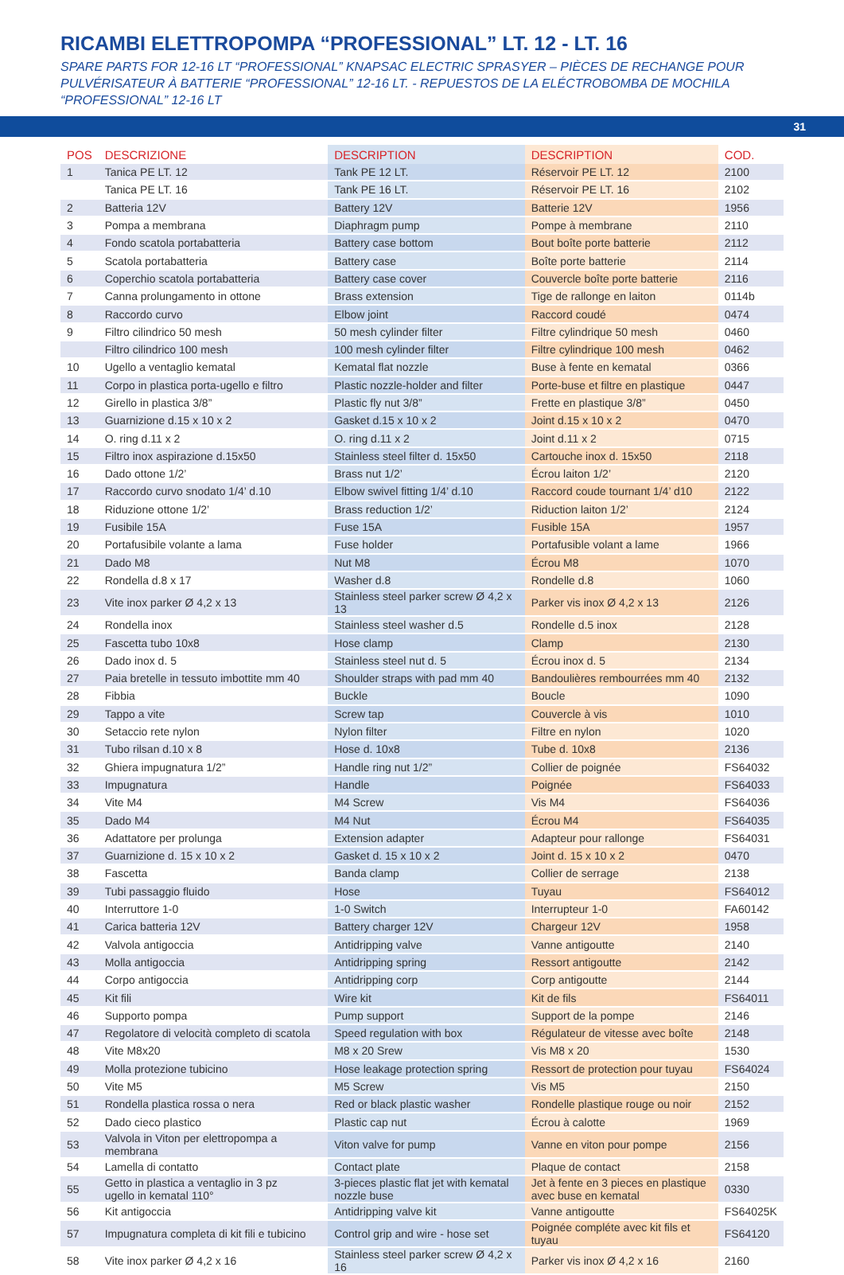RICAMBI ELETTROPOMPA “PROFESSIONAL” LT. 12 - LT. 16
SPARE PARTS FOR 12-16 LT “PROFESSIONAL” KNAPSAC ELECTRIC SPRASYER – PIÈCES DE RECHANGE POUR PULVÉRISATEUR À BATTERIE “PROFESSIONAL” 12-16 LT. - REPUESTOS DE LA ELÉCTROBOMBA DE MOCHILA “PROFESSIONAL” 12-16 LT
31
| POS | DESCRIZIONE | DESCRIPTION | DESCRIPTION | COD. |
| --- | --- | --- | --- | --- |
| 1 | Tanica PE LT. 12 | Tank PE 12 LT. | Réservoir PE LT. 12 | 2100 |
| | Tanica PE LT. 16 | Tank PE 16 LT. | Réservoir PE LT. 16 | 2102 |
| 2 | Batteria 12V | Battery 12V | Batterie 12V | 1956 |
| 3 | Pompa a membrana | Diaphragm pump | Pompe à membrane | 2110 |
| 4 | Fondo scatola portabatteria | Battery case bottom | Bout boîte porte batterie | 2112 |
| 5 | Scatola portabatteria | Battery case | Boîte porte batterie | 2114 |
| 6 | Coperchio scatola portabatteria | Battery case cover | Couvercle boîte porte batterie | 2116 |
| 7 | Canna prolungamento in ottone | Brass extension | Tige de rallonge en laiton | 0114b |
| 8 | Raccordo curvo | Elbow joint | Raccord coudé | 0474 |
| 9 | Filtro cilindrico 50 mesh | 50 mesh cylinder filter | Filtre cylindrique 50 mesh | 0460 |
| | Filtro cilindrico 100 mesh | 100 mesh cylinder filter | Filtre cylindrique 100 mesh | 0462 |
| 10 | Ugello a ventaglio kematal | Kematal flat nozzle | Buse à fente en kematal | 0366 |
| 11 | Corpo in plastica porta-ugello e filtro | Plastic nozzle-holder and filter | Porte-buse et filtre en plastique | 0447 |
| 12 | Girello in plastica 3/8” | Plastic fly nut 3/8” | Frette en plastique 3/8” | 0450 |
| 13 | Guarnizione d.15 x 10 x 2 | Gasket d.15 x 10 x 2 | Joint d.15 x 10 x 2 | 0470 |
| 14 | O. ring d.11 x 2 | O. ring d.11 x 2 | Joint d.11 x 2 | 0715 |
| 15 | Filtro inox aspirazione d.15x50 | Stainless steel filter d. 15x50 | Cartouche inox d. 15x50 | 2118 |
| 16 | Dado ottone 1/2’ | Brass nut 1/2’ | Écrou laiton 1/2’ | 2120 |
| 17 | Raccordo curvo snodato 1/4’ d.10 | Elbow swivel fitting 1/4’ d.10 | Raccord coude tournant 1/4’ d10 | 2122 |
| 18 | Riduzione ottone 1/2’ | Brass reduction 1/2’ | Riduction laiton 1/2’ | 2124 |
| 19 | Fusibile 15A | Fuse 15A | Fusible 15A | 1957 |
| 20 | Portafusibile volante a lama | Fuse holder | Portafusible volant a lame | 1966 |
| 21 | Dado M8 | Nut M8 | Écrou M8 | 1070 |
| 22 | Rondella d.8 x 17 | Washer d.8 | Rondelle d.8 | 1060 |
| 23 | Vite inox parker Ø 4,2 x 13 | Stainless steel parker screw Ø 4,2 x 13 | Parker vis inox Ø 4,2 x 13 | 2126 |
| 24 | Rondella inox | Stainless steel washer d.5 | Rondelle d.5 inox | 2128 |
| 25 | Fascetta tubo 10x8 | Hose clamp | Clamp | 2130 |
| 26 | Dado inox d. 5 | Stainless steel nut d. 5 | Écrou inox d. 5 | 2134 |
| 27 | Paia bretelle in tessuto imbottite mm 40 | Shoulder straps with pad mm 40 | Bandoulières rembourrées mm 40 | 2132 |
| 28 | Fibbia | Buckle | Boucle | 1090 |
| 29 | Tappo a vite | Screw tap | Couvercle à vis | 1010 |
| 30 | Setaccio rete nylon | Nylon filter | Filtre en nylon | 1020 |
| 31 | Tubo rilsan d.10 x 8 | Hose d. 10x8 | Tube d. 10x8 | 2136 |
| 32 | Ghiera impugnatura 1/2” | Handle ring nut 1/2” | Collier de poignée | FS64032 |
| 33 | Impugnatura | Handle | Poignée | FS64033 |
| 34 | Vite M4 | M4 Screw | Vis M4 | FS64036 |
| 35 | Dado M4 | M4 Nut | Écrou M4 | FS64035 |
| 36 | Adattatore per prolunga | Extension adapter | Adapteur pour rallonge | FS64031 |
| 37 | Guarnizione d. 15 x 10 x 2 | Gasket d. 15 x 10 x 2 | Joint d. 15 x 10 x 2 | 0470 |
| 38 | Fascetta | Banda clamp | Collier de serrage | 2138 |
| 39 | Tubi passaggio fluido | Hose | Tuyau | FS64012 |
| 40 | Interruttore 1-0 | 1-0 Switch | Interrupteur 1-0 | FA60142 |
| 41 | Carica batteria 12V | Battery charger 12V | Chargeur 12V | 1958 |
| 42 | Valvola antigoccia | Antidripping valve | Vanne antigoutte | 2140 |
| 43 | Molla antigoccia | Antidripping spring | Ressort antigoutte | 2142 |
| 44 | Corpo antigoccia | Antidripping corp | Corp antigoutte | 2144 |
| 45 | Kit fili | Wire kit | Kit de fils | FS64011 |
| 46 | Supporto pompa | Pump support | Support de la pompe | 2146 |
| 47 | Regolatore di velocità completo di scatola | Speed regulation with box | Régulateur de vitesse avec boîte | 2148 |
| 48 | Vite M8x20 | M8 x 20 Srew | Vis M8 x 20 | 1530 |
| 49 | Molla protezione tubicino | Hose leakage protection spring | Ressort de protection pour tuyau | FS64024 |
| 50 | Vite M5 | M5 Screw | Vis M5 | 2150 |
| 51 | Rondella plastica rossa o nera | Red or black plastic washer | Rondelle plastique rouge ou noir | 2152 |
| 52 | Dado cieco plastico | Plastic cap nut | Écrou à calotte | 1969 |
| 53 | Valvola in Viton per elettropompa a membrana | Viton valve for pump | Vanne en viton pour pompe | 2156 |
| 54 | Lamella di contatto | Contact plate | Plaque de contact | 2158 |
| 55 | Getto in plastica a ventaglio in 3 pz ugello in kematal 110° | 3-pieces plastic flat jet with kematal nozzle buse | Jet à fente en 3 pieces en plastique avec buse en kematal | 0330 |
| 56 | Kit antigoccia | Antidripping valve kit | Vanne antigoutte | FS64025K |
| 57 | Impugnatura completa di kit fili e tubicino | Control grip and wire - hose set | Poignée compléte avec kit fils et tuyau | FS64120 |
| 58 | Vite inox parker Ø 4,2 x 16 | Stainless steel parker screw Ø 4,2 x 16 | Parker vis inox Ø 4,2 x 16 | 2160 |